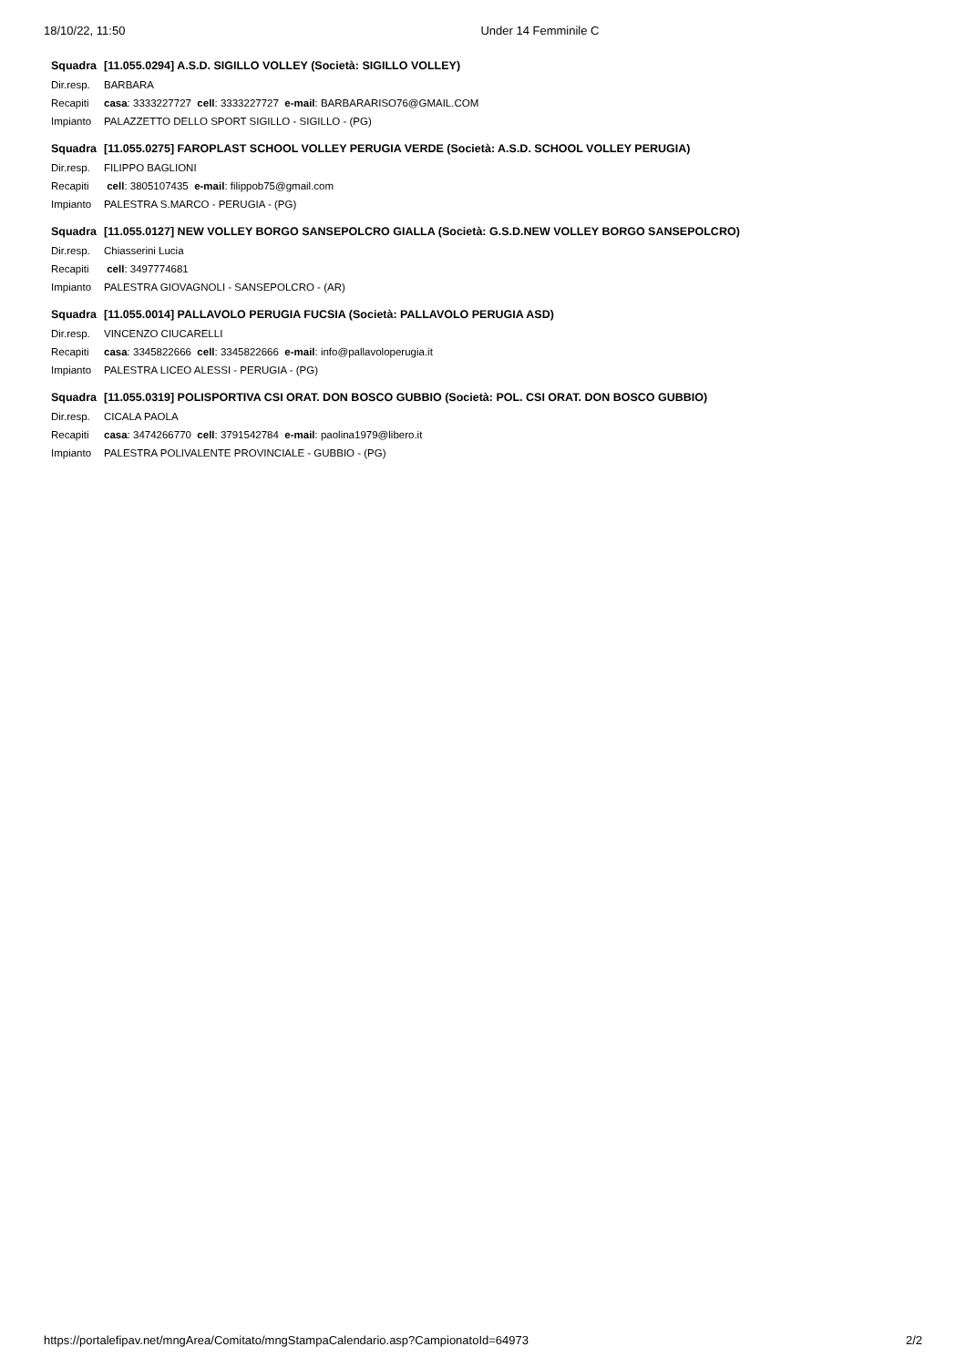18/10/22, 11:50 Under 14 Femminile C
| Squadra | [11.055.0294] A.S.D. SIGILLO VOLLEY (Società: SIGILLO VOLLEY) |
| Dir.resp. | BARBARA |
| Recapiti | casa : 3333227727 cell : 3333227727 e-mail : BARBARARISO76@GMAIL.COM |
| Impianto | PALAZZETTO DELLO SPORT SIGILLO - SIGILLO - (PG) |
| Squadra | [11.055.0275] FAROPLAST SCHOOL VOLLEY PERUGIA VERDE (Società: A.S.D. SCHOOL VOLLEY PERUGIA) |
| Dir.resp. | FILIPPO BAGLIONI |
| Recapiti | cell : 3805107435 e-mail : filippob75@gmail.com |
| Impianto | PALESTRA S.MARCO - PERUGIA - (PG) |
| Squadra | [11.055.0127] NEW VOLLEY BORGO SANSEPOLCRO GIALLA (Società: G.S.D.NEW VOLLEY BORGO SANSEPOLCRO) |
| Dir.resp. | Chiasserini Lucia |
| Recapiti | cell : 3497774681 |
| Impianto | PALESTRA GIOVAGNOLI - SANSEPOLCRO - (AR) |
| Squadra | [11.055.0014] PALLAVOLO PERUGIA FUCSIA (Società: PALLAVOLO PERUGIA ASD) |
| Dir.resp. | VINCENZO CIUCARELLI |
| Recapiti | casa : 3345822666 cell : 3345822666 e-mail : info@pallavoloperugia.it |
| Impianto | PALESTRA LICEO ALESSI - PERUGIA - (PG) |
| Squadra | [11.055.0319] POLISPORTIVA CSI ORAT. DON BOSCO GUBBIO (Società: POL. CSI ORAT. DON BOSCO GUBBIO) |
| Dir.resp. | CICALA PAOLA |
| Recapiti | casa : 3474266770 cell : 3791542784 e-mail : paolina1979@libero.it |
| Impianto | PALESTRA POLIVALENTE PROVINCIALE - GUBBIO - (PG) |
https://portalefipav.net/mngArea/Comitato/mngStampaCalendario.asp?CampionatoId=64973 2/2